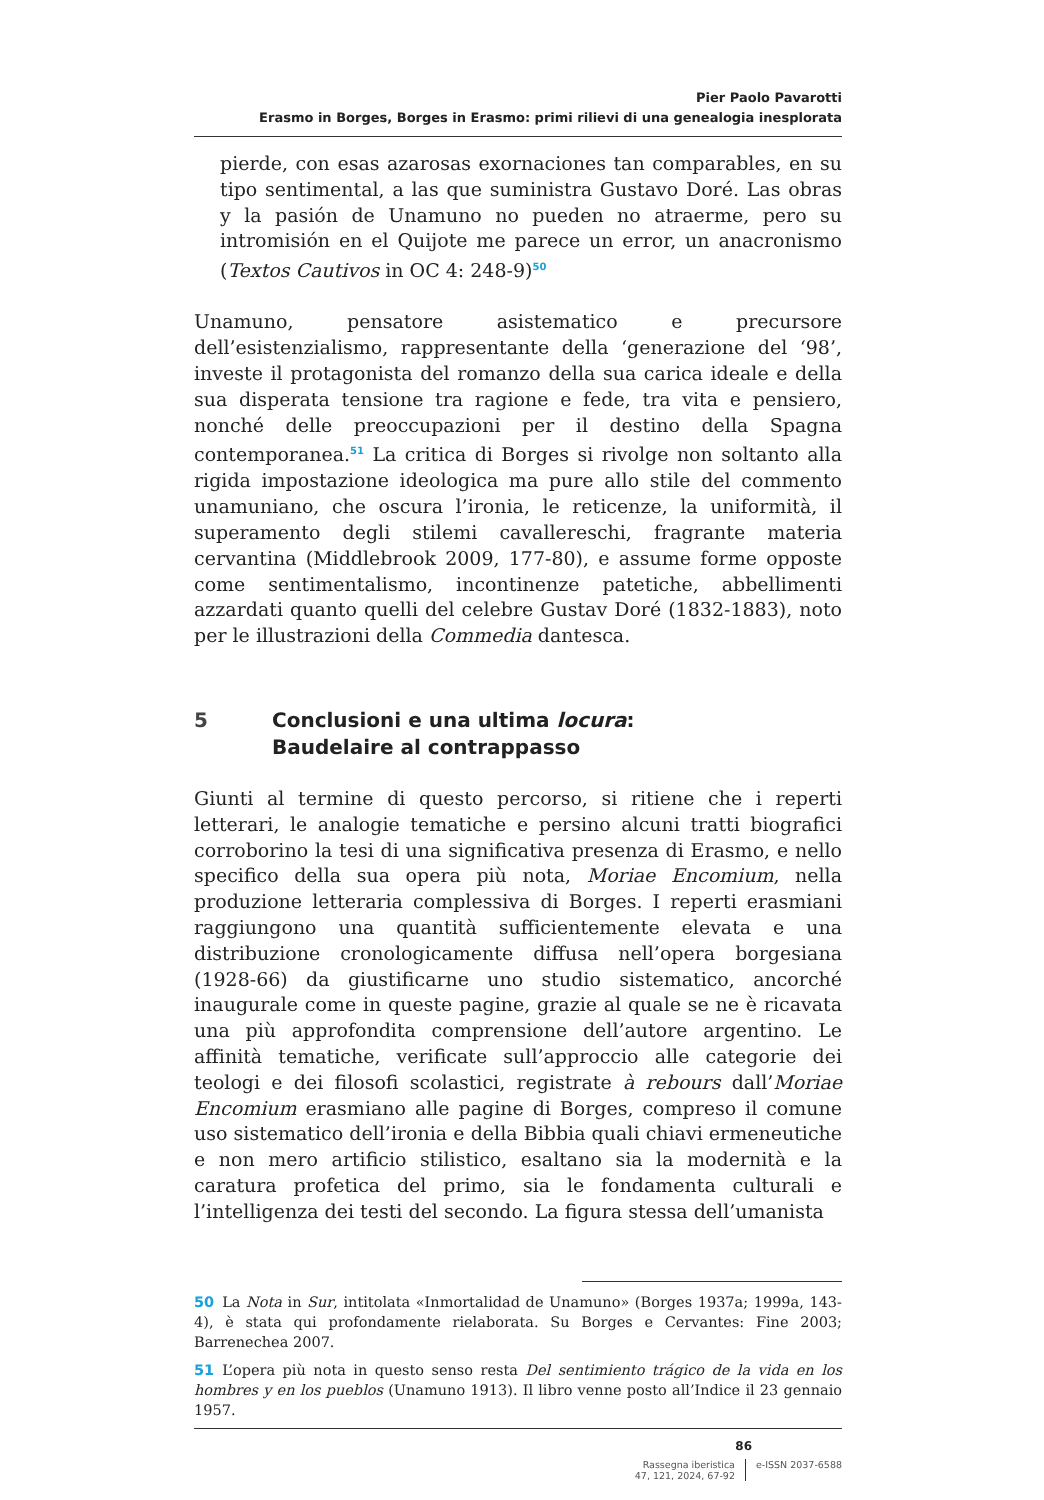Pier Paolo Pavarotti
Erasmo in Borges, Borges in Erasmo: primi rilievi di una genealogia inesplorata
pierde, con esas azarosas exornaciones tan comparables, en su tipo sentimental, a las que suministra Gustavo Doré. Las obras y la pasión de Unamuno no pueden no atraerme, pero su intromisión en el Quijote me parece un error, un anacronismo (Textos Cautivos in OC 4: 248-9)<sup>50</sup>
Unamuno, pensatore asistematico e precursore dell’esistenzialismo, rappresentante della ‘generazione del ‘98’, investe il protagonista del romanzo della sua carica ideale e della sua disperata tensione tra ragione e fede, tra vita e pensiero, nonché delle preoccupazioni per il destino della Spagna contemporanea.<sup>51</sup> La critica di Borges si rivolge non soltanto alla rigida impostazione ideologica ma pure allo stile del commento unamuniano, che oscura l’ironia, le reticenze, la uniformità, il superamento degli stilemi cavallereschi, fragrante materia cervantina (Middlebrook 2009, 177-80), e assume forme opposte come sentimentalismo, incontinenze patetiche, abbellimenti azzardati quanto quelli del celebre Gustav Doré (1832-1883), noto per le illustrazioni della Commedia dantesca.
5 Conclusioni e una ultima locura:
Baudelaire al contrappasso
Giunti al termine di questo percorso, si ritiene che i reperti letterari, le analogie tematiche e persino alcuni tratti biografici corroborino la tesi di una significativa presenza di Erasmo, e nello specifico della sua opera più nota, Moriae Encomium, nella produzione letteraria complessiva di Borges. I reperti erasmiani raggiungono una quantità sufficientemente elevata e una distribuzione cronologicamente diffusa nell’opera borgesiana (1928-66) da giustificarne uno studio sistematico, ancorché inaugurale come in queste pagine, grazie al quale se ne è ricavata una più approfondita comprensione dell’autore argentino. Le affinità tematiche, verificate sull’approccio alle categorie dei teologi e dei filosofi scolastici, registrate à rebours dall’Moriae Encomium erasmiano alle pagine di Borges, compreso il comune uso sistematico dell’ironia e della Bibbia quali chiavi ermeneutiche e non mero artificio stilistico, esaltano sia la modernità e la caratura profetica del primo, sia le fondamenta culturali e l’intelligenza dei testi del secondo. La figura stessa dell’umanista
50 La Nota in Sur, intitolata «Inmortalidad de Unamuno» (Borges 1937a; 1999a, 143-4), è stata qui profondamente rielaborata. Su Borges e Cervantes: Fine 2003; Barrenechea 2007.
51 L’opera più nota in questo senso resta Del sentimiento trágico de la vida en los hombres y en los pueblos (Unamuno 1913). Il libro venne posto all’Indice il 23 gennaio 1957.
86
Rassegna iberistica
47, 121, 2024, 67-92
e-ISSN 2037-6588